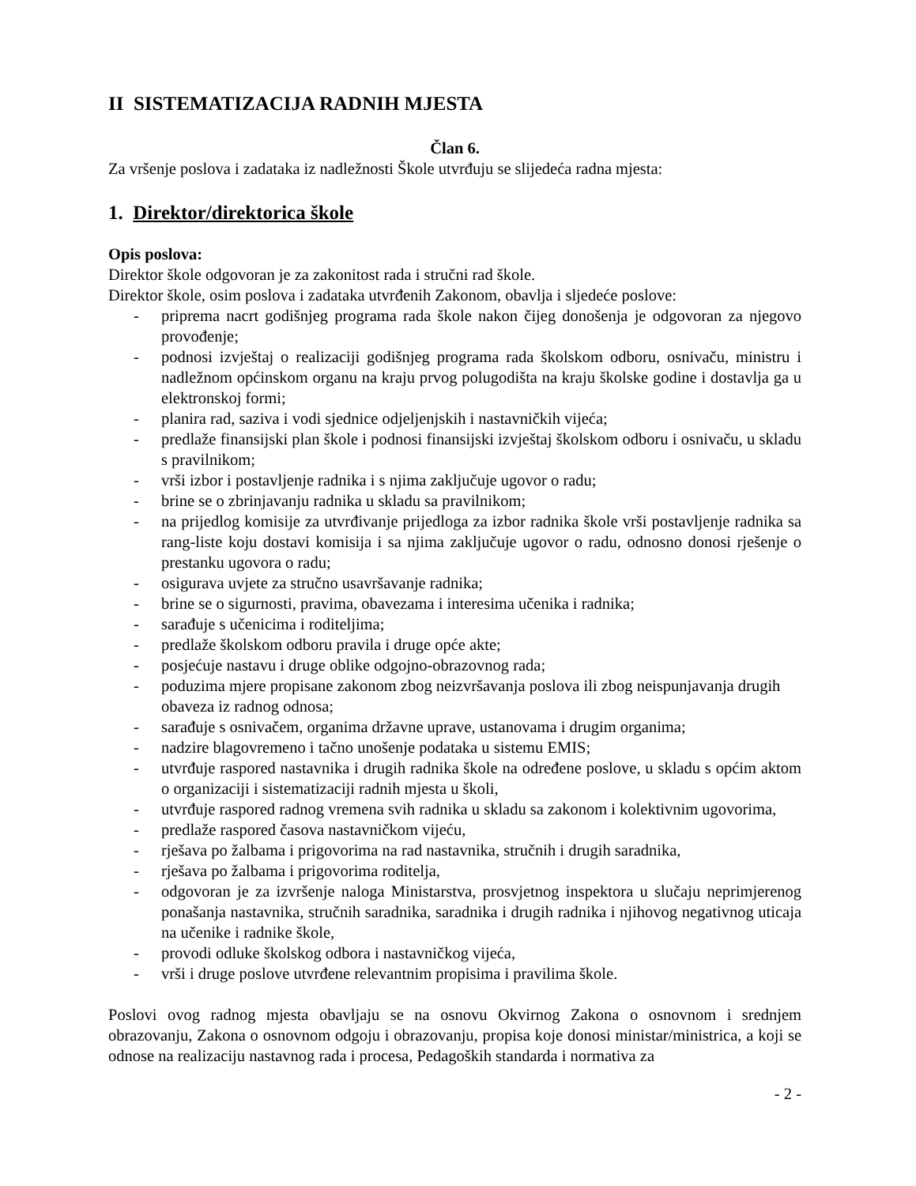II SISTEMATIZACIJA RADNIH MJESTA
Član 6.
Za vršenje poslova i zadataka iz nadležnosti Škole utvrđuju se slijedeća radna mjesta:
1. Direktor/direktorica škole
Opis poslova:
Direktor škole odgovoran je za zakonitost rada i stručni rad škole.
Direktor škole, osim poslova i zadataka utvrđenih Zakonom, obavlja i sljedeće poslove:
- priprema nacrt godišnjeg programa rada škole nakon čijeg donošenja je odgovoran za njegovo provođenje;
- podnosi izvještaj o realizaciji godišnjeg programa rada školskom odboru, osnivaču, ministru i nadležnom općinskom organu na kraju prvog polugodišta na kraju školske godine i dostavlja ga u elektronskoj formi;
- planira rad, saziva i vodi sjednice odjeljenjskih i nastavničkih vijeća;
- predlaže finansijski plan škole i podnosi finansijski izvještaj školskom odboru i osnivaču, u skladu s pravilnikom;
- vrši izbor i postavljenje radnika i s njima zaključuje ugovor o radu;
- brine se o zbrinjavanju radnika u skladu sa pravilnikom;
- na prijedlog komisije za utvrđivanje prijedloga za izbor radnika škole vrši postavljenje radnika sa rang-liste koju dostavi komisija i sa njima zaključuje ugovor o radu, odnosno donosi rješenje o prestanku ugovora o radu;
- osigurava uvjete za stručno usavršavanje radnika;
- brine se o sigurnosti, pravima, obavezama i interesima učenika i radnika;
- sarađuje s učenicima i roditeljima;
- predlaže školskom odboru pravila i druge opće akte;
- posjećuje nastavu i druge oblike odgojno-obrazovnog rada;
- poduzima mjere propisane zakonom zbog neizvršavanja poslova ili zbog neispunjavanja drugih obaveza iz radnog odnosa;
- sarađuje s osnivačem, organima državne uprave, ustanovama i drugim organima;
- nadzire blagovremeno i tačno unošenje podataka u sistemu EMIS;
- utvrđuje raspored nastavnika i drugih radnika škole na određene poslove, u skladu s općim aktom o organizaciji i sistematizaciji radnih mjesta u školi,
- utvrđuje raspored radnog vremena svih radnika u skladu sa zakonom i kolektivnim ugovorima,
- predlaže raspored časova nastavničkom vijeću,
- rješava po žalbama i prigovorima na rad nastavnika, stručnih i drugih saradnika,
- rješava po žalbama i prigovorima roditelja,
- odgovoran je za izvršenje naloga Ministarstva, prosvjetnog inspektora u slučaju neprimjerenog ponašanja nastavnika, stručnih saradnika, saradnika i drugih radnika i njihovog negativnog uticaja na učenike i radnike škole,
- provodi odluke školskog odbora i nastavničkog vijeća,
- vrši i druge poslove utvrđene relevantnim propisima i pravilima škole.
Poslovi ovog radnog mjesta obavljaju se na osnovu Okvirnog Zakona o osnovnom i srednjem obrazovanju, Zakona o osnovnom odgoju i obrazovanju, propisa koje donosi ministar/ministrica, a koji se odnose na realizaciju nastavnog rada i procesa, Pedagoških standarda i normativa za
- 2 -